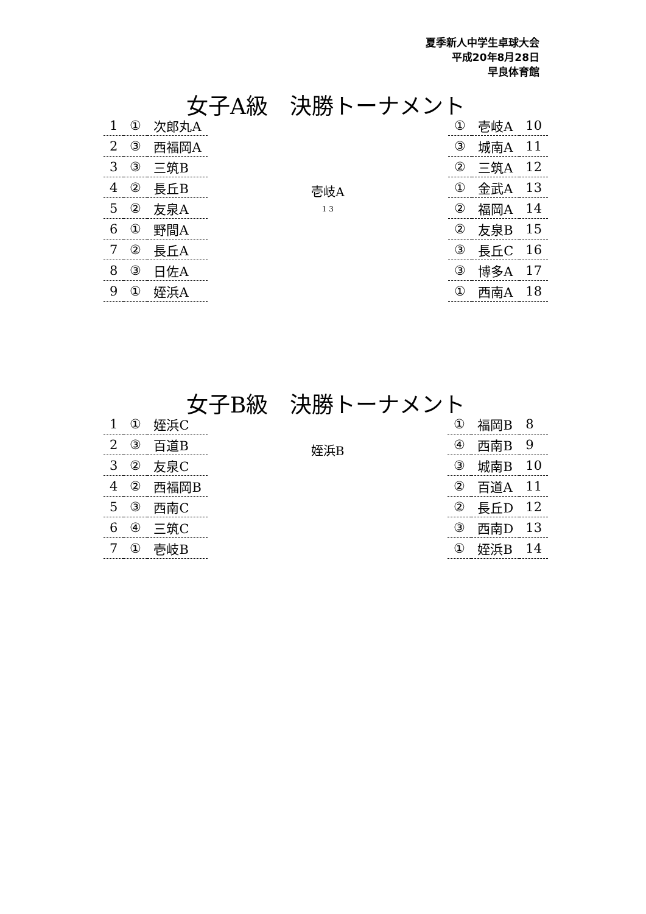夏季新人中学生卓球大会
平成20年8月28日
早良体育館
女子A級　決勝トーナメント
| 1 | ① | 次郎丸A |
| 2 | ③ | 西福岡A |
| 3 | ③ | 三筑B |
| 4 | ② | 長丘B |
| 5 | ② | 友泉A |
| 6 | ① | 野間A |
| 7 | ② | 長丘A |
| 8 | ③ | 日佐A |
| 9 | ① | 姪浜A |
壱岐A
1 3
| ① | 壱岐A | 10 |
| ③ | 城南A | 11 |
| ② | 三筑A | 12 |
| ① | 金武A | 13 |
| ② | 福岡A | 14 |
| ② | 友泉B | 15 |
| ③ | 長丘C | 16 |
| ③ | 博多A | 17 |
| ① | 西南A | 18 |
女子B級　決勝トーナメント
| 1 | ① | 姪浜C |
| 2 | ③ | 百道B |
| 3 | ② | 友泉C |
| 4 | ② | 西福岡B |
| 5 | ③ | 西南C |
| 6 | ④ | 三筑C |
| 7 | ① | 壱岐B |
姪浜B
| ① | 福岡B | 8 |
| ④ | 西南B | 9 |
| ③ | 城南B | 10 |
| ② | 百道A | 11 |
| ② | 長丘D | 12 |
| ③ | 西南D | 13 |
| ① | 姪浜B | 14 |